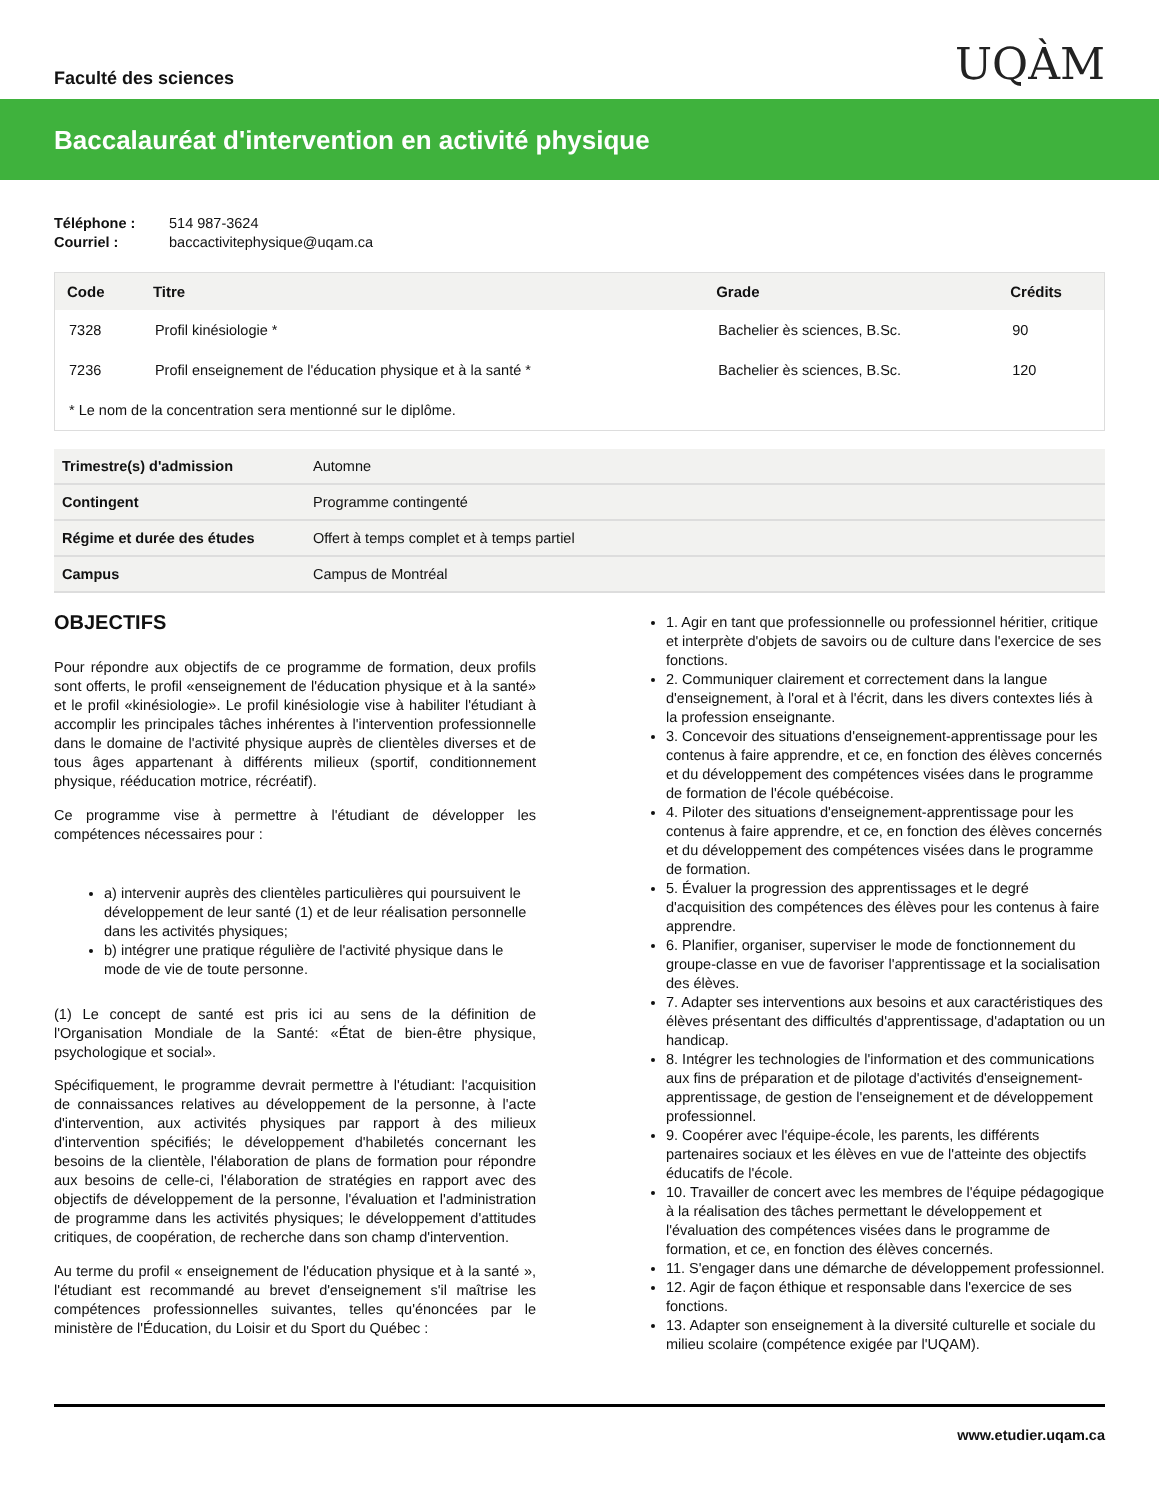Faculté des sciences
UQÀM
Baccalauréat d'intervention en activité physique
Téléphone : 514 987-3624
Courriel : baccactivitephysique@uqam.ca
| Code | Titre | Grade | Crédits |
| --- | --- | --- | --- |
| 7328 | Profil kinésiologie * | Bachelier ès sciences, B.Sc. | 90 |
| 7236 | Profil enseignement de l'éducation physique et à la santé * | Bachelier ès sciences, B.Sc. | 120 |
| * Le nom de la concentration sera mentionné sur le diplôme. | | | |
| Trimestre(s) d'admission | Automne |
| Contingent | Programme contingenté |
| Régime et durée des études | Offert à temps complet et à temps partiel |
| Campus | Campus de Montréal |
OBJECTIFS
Pour répondre aux objectifs de ce programme de formation, deux profils sont offerts, le profil «enseignement de l'éducation physique et à la santé» et le profil «kinésiologie». Le profil kinésiologie vise à habiliter l'étudiant à accomplir les principales tâches inhérentes à l'intervention professionnelle dans le domaine de l'activité physique auprès de clientèles diverses et de tous âges appartenant à différents milieux (sportif, conditionnement physique, rééducation motrice, récréatif).
Ce programme vise à permettre à l'étudiant de développer les compétences nécessaires pour :
a) intervenir auprès des clientèles particulières qui poursuivent le développement de leur santé (1) et de leur réalisation personnelle dans les activités physiques;
b) intégrer une pratique régulière de l'activité physique dans le mode de vie de toute personne.
(1) Le concept de santé est pris ici au sens de la définition de l'Organisation Mondiale de la Santé: «État de bien-être physique, psychologique et social».
Spécifiquement, le programme devrait permettre à l'étudiant: l'acquisition de connaissances relatives au développement de la personne, à l'acte d'intervention, aux activités physiques par rapport à des milieux d'intervention spécifiés; le développement d'habiletés concernant les besoins de la clientèle, l'élaboration de plans de formation pour répondre aux besoins de celle-ci, l'élaboration de stratégies en rapport avec des objectifs de développement de la personne, l'évaluation et l'administration de programme dans les activités physiques; le développement d'attitudes critiques, de coopération, de recherche dans son champ d'intervention.
Au terme du profil « enseignement de l'éducation physique et à la santé », l'étudiant est recommandé au brevet d'enseignement s'il maîtrise les compétences professionnelles suivantes, telles qu'énoncées par le ministère de l'Éducation, du Loisir et du Sport du Québec :
1. Agir en tant que professionnelle ou professionnel héritier, critique et interprète d'objets de savoirs ou de culture dans l'exercice de ses fonctions.
2. Communiquer clairement et correctement dans la langue d'enseignement, à l'oral et à l'écrit, dans les divers contextes liés à la profession enseignante.
3. Concevoir des situations d'enseignement-apprentissage pour les contenus à faire apprendre, et ce, en fonction des élèves concernés et du développement des compétences visées dans le programme de formation de l'école québécoise.
4. Piloter des situations d'enseignement-apprentissage pour les contenus à faire apprendre, et ce, en fonction des élèves concernés et du développement des compétences visées dans le programme de formation.
5. Évaluer la progression des apprentissages et le degré d'acquisition des compétences des élèves pour les contenus à faire apprendre.
6. Planifier, organiser, superviser le mode de fonctionnement du groupe-classe en vue de favoriser l'apprentissage et la socialisation des élèves.
7. Adapter ses interventions aux besoins et aux caractéristiques des élèves présentant des difficultés d'apprentissage, d'adaptation ou un handicap.
8. Intégrer les technologies de l'information et des communications aux fins de préparation et de pilotage d'activités d'enseignement-apprentissage, de gestion de l'enseignement et de développement professionnel.
9. Coopérer avec l'équipe-école, les parents, les différents partenaires sociaux et les élèves en vue de l'atteinte des objectifs éducatifs de l'école.
10. Travailler de concert avec les membres de l'équipe pédagogique à la réalisation des tâches permettant le développement et l'évaluation des compétences visées dans le programme de formation, et ce, en fonction des élèves concernés.
11. S'engager dans une démarche de développement professionnel.
12. Agir de façon éthique et responsable dans l'exercice de ses fonctions.
13. Adapter son enseignement à la diversité culturelle et sociale du milieu scolaire (compétence exigée par l'UQAM).
www.etudier.uqam.ca